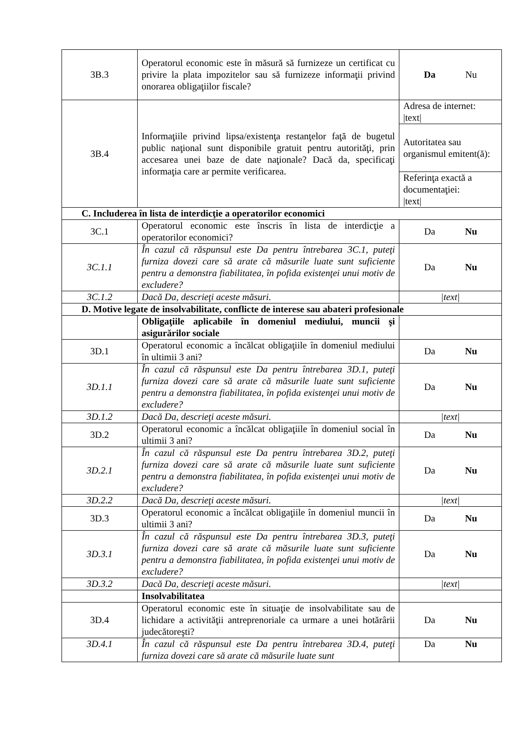| 3B.3 | Operatorul economic este în măsură să furnizeze un certificat cu privire la plata impozitelor sau să furnizeze informaţii privind onorarea obligaţiilor fiscale? | Da Nu |
| 3B.4 | Informaţiile privind lipsa/existenţa restanţelor faţă de bugetul public naţional sunt disponibile gratuit pentru autorităţi, prin accesarea unei baze de date naţionale? Dacă da, specificaţi informaţia care ar permite verificarea. | Adresa de internet: /text/ |
| | | Autoritatea sau organismul emitent(ă): |
| | | Referinţa exactă a documentaţiei: /text/ |
| C. Includerea în lista de interdicţie a operatorilor economici | | |
| 3C.1 | Operatorul economic este înscris în lista de interdicţie a operatorilor economici? | Da Nu |
| 3C.1.1 | În cazul că răspunsul este Da pentru întrebarea 3C.1, puteţi furniza dovezi care să arate că măsurile luate sunt suficiente pentru a demonstra fiabilitatea, în pofida existenţei unui motiv de excludere? | Da Nu |
| 3C.1.2 | Dacă Da, descrieţi aceste măsuri. | /text/ |
| D. Motive legate de insolvabilitate, conflicte de interese sau abateri profesionale | | |
| | Obligaţiile aplicabile în domeniul mediului, muncii şi asigurărilor sociale | |
| 3D.1 | Operatorul economic a încălcat obligaţiile în domeniul mediului în ultimii 3 ani? | Da Nu |
| 3D.1.1 | În cazul că răspunsul este Da pentru întrebarea 3D.1, puteţi furniza dovezi care să arate că măsurile luate sunt suficiente pentru a demonstra fiabilitatea, în pofida existenţei unui motiv de excludere? | Da Nu |
| 3D.1.2 | Dacă Da, descrieţi aceste măsuri. | /text/ |
| 3D.2 | Operatorul economic a încălcat obligaţiile în domeniul social în ultimii 3 ani? | Da Nu |
| 3D.2.1 | În cazul că răspunsul este Da pentru întrebarea 3D.2, puteţi furniza dovezi care să arate că măsurile luate sunt suficiente pentru a demonstra fiabilitatea, în pofida existenţei unui motiv de excludere? | Da Nu |
| 3D.2.2 | Dacă Da, descrieţi aceste măsuri. | /text/ |
| 3D.3 | Operatorul economic a încălcat obligaţiile în domeniul muncii în ultimii 3 ani? | Da Nu |
| 3D.3.1 | În cazul că răspunsul este Da pentru întrebarea 3D.3, puteţi furniza dovezi care să arate că măsurile luate sunt suficiente pentru a demonstra fiabilitatea, în pofida existenţei unui motiv de excludere? | Da Nu |
| 3D.3.2 | Dacă Da, descrieţi aceste măsuri. | /text/ |
| | Insolvabilitatea | |
| 3D.4 | Operatorul economic este în situaţie de insolvabilitate sau de lichidare a activităţii antreprenoriale ca urmare a unei hotărârii judecătoreşti? | Da Nu |
| 3D.4.1 | În cazul că răspunsul este Da pentru întrebarea 3D.4, puteţi furniza dovezi care să arate că măsurile luate sunt | Da Nu |